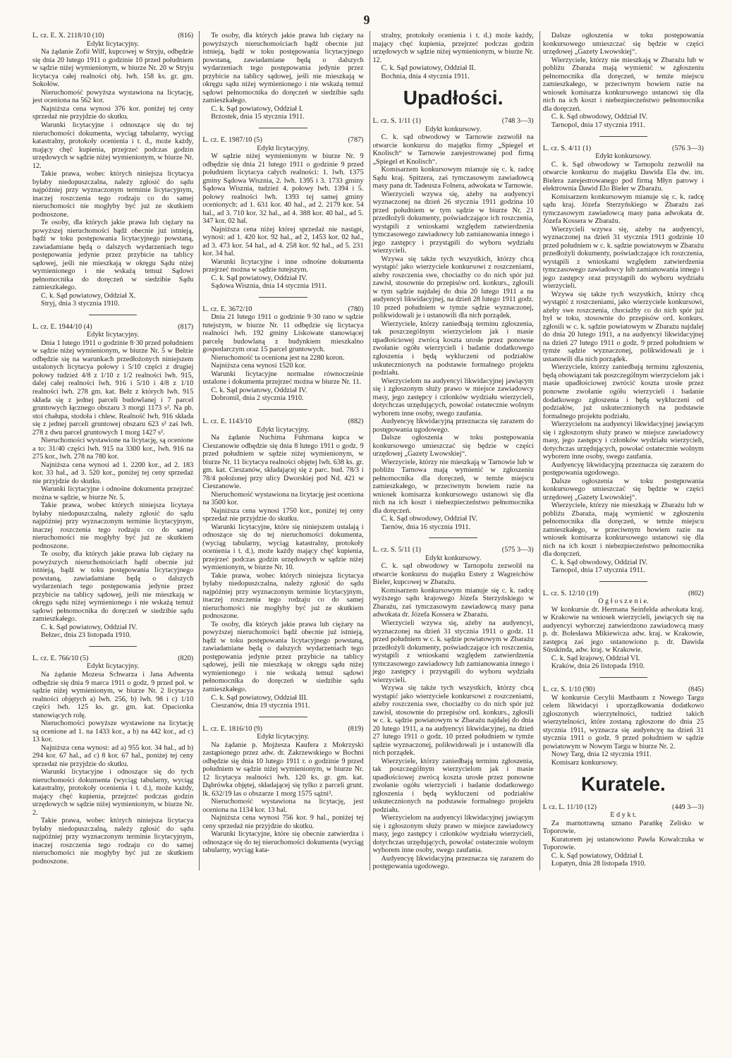9
L. cz. E. X. 2118/10 (10) (816)
Edykt licytacyjny.
Na żądanie Zofii Wilf, kupcowej w Stryju, odbędzie się dnia 20 lutego 1911 o godzinie 10 przed południem w sądzie niżej wymienionym, w biurze Nr. 20 w Stryju licytacya całej realności obj. lwh. 158 ks. gr. gm. Sokołów.
Nieruchomość powyższa wystawiona na licytację, jest oceniona na 562 kor.
Najniższa cena wynosi 376 kor. poniżej tej ceny sprzedaż nie przyjdzie do skutku.
Warunki licytacyjne i odnoszące się do tej nieruchomości dokumenta, wyciąg tabularny, wyciąg katastralny, protokoły ocenienia i t. d., może każdy, mający chęć kupienia, przejrzeć podczas godzin urzędowych w sądzie niżej wymienionym, w biurze Nr. 12.
Takie prawa, wobec których niniejsza licytacya byłaby niedopuszczalna, należy zgłosić do sądu najpóźniej przy wyznaczonym terminie licytacyjnym, inaczej roszczenia tego rodzaju co do samej nieruchomości nie mogłyby być już ze skutkiem podnoszone.
Te osoby, dla których jakie prawa lub ciężary na powyższej nieruchomości bądź obecnie już istnieją, bądź w toku postępowania licytacyjnego powstaną, zawiadamiane będą o dalszych wydarzeniach tego postępowania jedynie przez przybicie na tablicy sądowej, jeśli nie mieszkają w okręgu Sądu niżej wymienionego i nie wskażą temuż Sądowi pełnomocnika do doręczeń w siedzibie Sądu zamieszkałego.
C. k. Sąd powiatowy, Oddział X.
Stryj, dnia 3 stycznia 1910.
L. cz. E. 1944/10 (4) (817)
Edykt licytacyjny.
Dnia 1 lutego 1911 o godzinie 8·30 przed południem w sądzie niżej wymienionym, w biurze Nr. 5 w Bełzie odbędzie się na warunkach przedłożonych niniejszem ustalonych licytacya połowy i 5/10 części z drugiej połowy tudzież 4/8 z 1/10 z 1/2 realności lwh. 915, dalej całej realności lwh. 916 i 5/10 i 4/8 z 1/10 realności lwh. 278 gm. kat. Bełz z których lwh. 915 składa się z jednej parceli budowlanej i 7 parcel gruntowych łącznego obszaru 3 morgi 1173 s². Na pb. stoi chałupa, stodoła i chlew. Realność lwh. 916 składa się z jednej parceli gruntowej obszaru 623 s² zaś lwh. 278 z dwu parcel gruntowych 1 morg 1427 s².
Nieruchomości wystawione na licytację, są ocenione a to: 31/40 części lwh. 915 na 3300 kor., lwh. 916 na 275 kor., lwh. 278 na 780 kor.
Najniższa cena wynosi ad 1. 2200 kor., ad 2. 183 kor. 33 hal., ad 3. 520 kor., poniżej tej ceny sprzedaż nie przyjdzie do skutku.
Warunki licytacyjne i odnośne dokumenta przejrzeć można w sądzie, w biurze Nr. 5.
Takie prawa, wobec których niniejsza licytaya byłaby niedopuszczalną, należy zgłosić do sądu najpóźniej przy wyznaczonym terminie licytacyjnym, inaczej roszczenia tego rodzaju co do samej nieruchomości nie mogłyby być już ze skutkiem podnoszone.
Te osoby, dla których jakie prawa lub ciężary na powyższych nieruchomościach bądź obecnie już istnieją, bądź w toku postępowania licytacyjnego powstaną, zawiadamiane będą o dalszych wydarzeniach tego postępowania jedynie przez przybicie na tablicy sądowej, jeśli nie mieszkają w okręgu sądu niżej wymienionego i nie wskażą temuż sądowi pełnomocnika do doręczeń w siedzibie sądu zamieszkałego.
C. k. Sąd powiatowy, Oddział IV.
Bełzec, dnia 23 listopada 1910.
L. cz. E. 766/10 (5) (820)
Edykt licytacyjny.
Na żądanie Mozesa Schwarza i Jana Adwenta odbędzie się dnia 9 marca 1911 o godz. 9 przed poł. w sądzie niżej wymienionym, w biurze Nr. 2 licytacya realności objętych a) lwh. 256, b) lwh. 98 i c) 1/10 części lwh. 125 ks. gr. gm. kat. Opacionka stanowiących rolę.
Nieruchomości powyższe wystawione na licytację są ocenione ad 1. na 1433 kor., a b) na 442 kor., ad c) 13 kor.
Najniższa cena wynosi: ad a) 955 kor. 34 hal., ad b) 294 kor. 67 hal., ad c) 8 kor. 67 hal., poniżej tej ceny sprzedaż nie przyjdzie do skutku.
Warunki licytacyjne i odnoszące się do tych nieruchomości dokumenta (wyciąg tabularny, wyciąg katastralny, protokoły ocenienia i t. d.), może każdy, mający chęć kupienia, przejrzeć podczas godzin urzędowych w sądzie niżej wymienionym, w biurze Nr. 2.
Takie prawa, wobec których niniejsza licytacya byłaby niedopuszczalną, należy zgłosić do sądu najpóźniej przy wyznaczonym terminie licytacyjnym, inaczej roszczenia tego rodzaju co do samej nieruchomości nie mogłyby być już ze skutkiem podnoszone.
Te osoby, dla których jakie prawa lub ciężary na powyższych nieruchomościach bądź obecnie już istnieją, bądź w toku postępowania licytacyjnego powstaną, zawiadamiane będą o dalszych wydarzeniach tego postępowania jedynie przez przybicie na tablicy sądowej, jeśli nie mieszkają w okręgu sądu niżej wymienionego i nie wskażą temuż sądowi pełnomocnika do doręczeń w siedzibie sądu zamieszkałego.
C. k. Sąd powiatowy, Oddział I.
Brzostek, dnia 15 stycznia 1911.
L. cz. E. 1987/10 (5) (787)
Edykt licytacyjny.
W sądzie niżej wymienionym w biurze Nr. 9 odbędzie się dnia 21 lutego 1911 o godzinie 9 przed południem licytacya całych realności: 1. lwh. 1375 gminy Sądowa Wisznia, 2. lwh. 1395 i 3. 1733 gminy Sądowa Wisznia, tudzież 4. połowy lwh. 1394 i 5. połowy realności lwh. 1393 tej samej gminy ocenionych: ad 1. 631 kor. 40 hal., ad 2. 2179 kor. 54 hal., ad 3. 710 kor. 32 hal., ad 4. 388 kor. 40 hal., ad 5. 347 kor. 02 hal.
Najniższa cena niżej której sprzedaż nie nastąpi, wynosi: ad 1. 420 kor. 92 hal., ad 2, 1453 kor. 02 hal., ad 3. 473 kor. 54 hal., ad 4. 258 kor. 92 hal., ad 5. 231 kor. 34 hal.
Warunki licytacyjne i inne odnośne dokumenta przejrzeć można w sądzie tutejszym.
C. k. Sąd powiatowy, Oddział IV.
Sądowa Wisznia, dnia 14 stycznia 1911.
L. cz. E. 3672/10 (780)
Dnia 21 lutego 1911 o godzinie 9·30 rano w sądzie tutejszym, w biurze Nr. 11 odbędzie się licytacya realności lwh. 192 gminy Liskowate stanowiącej parcelę budowlaną z budynkiem mieszkalno gospodarczym oraz 15 parcel gruntowych.
Nieruchomość ta oceniona jest na 2280 koron.
Najniższa cena wynosi 1520 kor.
Warunki licytacyjne normalne równocześnie ustalone i dokumenta przejrzeć można w biurze Nr. 11.
C. k. Sąd powiatowy, Oddział IV.
Dobromil, dnia 2 stycznia 1910.
L. cz. E. 1143/10 (882)
Edykt licytacyjny.
Na żądanie Nuchima Fuhrmana kupca w Cieszanowie odbędzie się dnia 8 lutego 1911 o godz. 9 przed południem w sądzie niżej wymienionym, w biurze Nr. 11 licytacya realności objętej lwh. 638 ks. gr. gm. kat. Cieszanów, składającej się z parc. bud. 78/3 i 78/4 położonej przy ulicy Dworskiej pod Nd. 421 w Cieszanowie.
Nieruchomość wystawiona na licytację jest oceniona na 3500 kor.
Najniższa cena wynosi 1750 kor., poniżej tej ceny sprzedaż nie przyjdzie do skutku.
Warunki licytacyjne, które się niniejszem ustalają i odnoszące się do tej nieruchomości dokumenta, (wyciąg tabularny, wyciąg katastralny, protokoły ocenienia i t. d.), może każdy mający chęć kupienia, przejrzeć podczas godzin urzędowych w sądzie niżej wymienionym, w biurze Nr. 10.
Takie prawa, wobec których niniejsza licytacya byłaby niedopuszczalna, należy zgłosić do sądu najpóźniej przy wyznaczonym terminie licytacyjnym, inaczej roszczenia tego rodzaju co do samej nieruchomości nie mogłyby być już ze skutkiem podnoszone.
Te osoby, dla których jakie prawa lub ciężary na powyższej nieruchomości bądź obecnie już istnieją, bądź w toku postępowania licytacyjnego powstaną, zawiadamiane będą o dalszych wydarzeniach tego postępowania jedynie przez przybicie na tablicy sądowej, jeśli nie mieszkają w okręgu sądu niżej wymienionego i nie wskażą temuż sądowi pełnomocnika do doręczeń w siedzibie sądu zamieszkałego.
C. k. Sąd powiatowy, Oddział III.
Cieszanów, dnia 19 stycznia 1911.
L. cz. E. 1816/10 (9) (819)
Edykt licytacyjny.
Na żądanie p. Mojżesza Kaufera z Mokrzyski zastąpionego przez adw. dr. Zakrzewskiego w Bochni odbędzie się dnia 10 lutego 1911 r. o godzinie 9 przed południem w sądzie niżej wymienionym, w biurze Nr. 12 licytacya realności lwh. 120 ks. gr. gm. kat. Dąbrówka objętej, składającej się tylko z parceli grunt. lk. 632/19 las o obszarze 1 morg 1575 sążni².
Nieruchomość wystawiona na licytację, jest oceniona na 1134 kor. 13 hal.
Najniższa cena wynosi 756 kor. 9 hal., poniżej tej ceny sprzedaż nie przyjdzie do skutku.
Warunki licytacyjne, które się obecnie zatwierdza i odnoszące się do tej nieruchomości dokumenta (wyciąg tabularny, wyciąg kata-
stralny, protokoły ocenienia i t. d.) może każdy, mający chęć kupienia, przejrzeć podczas godzin urzędowych w sądzie niżej wymienionym, w biurze Nr. 12.
C. k. Sąd powiatowy, Oddział II.
Bochnia, dnia 4 stycznia 1911.
Upadłości.
L. cz. S. 1/11 (1) (748 3—3)
Edykt konkursowy.
C. k. sąd obwodowy w Tarnowie zezwolił na otwarcie konkursu do majątku firmy „Spiegel et Knolisch“ w Tarnowie zarejestrowanej pod firmą „Spiegel et Knolisch“.
Komisarzem konkursowym mianuje się c. k. radcę Sądu kraj. Spitzera, zaś tymczasowym zawiadowcą masy pana dr. Tadeusza Folnera, adwokata w Tarnowie.
Wierzycieli wzywa się, ażeby na audyencyi wyznaczonej na dzień 26 stycznia 1911 godzina 10 przed południem w tym sądzie w biurze Nr. 21 przedłożyli dokumenty, poświadczające ich roszczenia, wystąpili z wnioskami względem zatwierdzenia tymczasowego zawiadowcy lub zamianowania innego i jego zastępcy i przystąpili do wyboru wydziału wierzycieli.
Wzywa się także tych wszystkich, którzy chcą wystąpić jako wierzyciele konkursowi z roszczeniami, ażeby roszczenia swe, chociażby co do nich spór już zawisł, stosownie do przepisów ord. konkurs., zgłosili w tym sądzie najdalej do dnia 20 lutego 1911 a na audyencyi likwidacyjnej, na dzień 28 lutego 1911 godz. 10 przed południem w tymże sądzie wyznaczonej, polikwidowali je i ustanowili dla nich porządek.
Wierzyciele, którzy zaniedbają terminu zgłoszenia, tak poszczególnym wierzycielom jak i masie upadłościowej zwrócą koszta urosłe przez ponowne zwołanie ogółu wierzycieli i badanie dodatkowego zgłoszenia i będą wykluczeni od podziałów uskutecznionych na podstawie formalnego projektu podziału.
Wierzycielom na audyencyi likwidacyjnej jawiącym się i zgłoszonym służy prawo w miejsce zawiadowcy masy, jego zastępcy i członków wydziału wierzycieli, dotychczas urzędujących, powołać ostatecznie wolnym wyborem inne osoby, swego zaufania.
Audyencyę likwidacyjną przeznacza się zarazem do postępowania ugodowego.
Dalsze ogłoszenia w toku postępowania konkursowego umieszczać się będzie w części urzędowej „Gazety Lwowskiej“.
Wierzyciele, którzy nie mieszkają w Tarnowie lub w pobliżu Tarnowa mają wymienić w zgłoszeniu pełnomocnika dla doręczeń, w temże miejscu zamieszkałego, w przeciwnym bowiem razie na wniosek komisarza konkursowego ustanowi się dla nich na ich koszt i niebezpieczeństwo pełnomocnika dla doręczeń.
C. k. Sąd obwodowy, Oddział IV.
Tarnów, dnia 16 stycznia 1911.
L. cz. S. 5/11 (1) (575 3—3)
Edykt konkursowy.
C. k. sąd obwodowy w Tarnopolu zezwolił na otwarcie konkursu do majątku Estery z Wagreichów Bieler, kupcowej w Zbarażu.
Komisarzem konkursowym mianuje się c. k. radcę wyższego sądu krajowego Józefa Sterzyńskiego w Zbarażu, zaś tymczasowym zawiadowcą masy pana adwokata dr. Józefa Kossera w Zbarażu.
Wierzycieli wzywa się, ażeby na audyencyi, wyznaczonej na dzień 31 stycznia 1911 o godz. 11 przed południem w c. k. sądzie powiatowym w Zbarażu przedłożyli dokumenty, poświadczające ich roszczenia, wystąpili z wnioskami względem zatwierdzenia tymczasowego zawiadowcy lub zamianowania innego i jego zastępcy i przystąpili do wyboru wydziału wierzycieli.
Wzywa się także tych wszystkich, którzy chcą wystąpić jako wierzyciele konkursowi z roszczeniami, ażeby roszczenia swe, chociażby co do nich spór już zawisł, stosownie do przepisów ord. konkurs., zgłosili w c. k. sądzie powiatowym w Zbarażu najdalej do dnia 20 lutego 1911, a na audyencyi likwidacyjnej, na dzień 27 lutego 1911 o godz. 10 przed południem w tymże sądzie wyznaczonej, polikwidowali je i ustanowili dla nich porządek.
Wierzyciele, którzy zaniedbają terminu zgłoszenia, tak poszczególnym wierzycielom jak i masie upadłościowej zwrócą koszta urosłe przez ponowne zwołanie ogółu wierzycieli i badanie dodatkowego zgłoszenia i będą wykluczeni od podziałów uskutecznionych na podstawie formalnego projektu podziału.
Wierzycielom na audyencyi likwidacyjnej jawiącym się i zgłoszonym służy prawo w miejsce zawiadowcy masy, jego zastępcy i członków wydziału wierzycieli, dotychczas urzędujących, powołać ostatecznie wolnym wyborem inne osoby, swego zaufania.
Audyencyę likwidacyjną przeznacza się zarazem do postępowania ugodowego.
Dalsze ogłoszenia w toku postępowania konkursowego umieszczać się będzie w części urzędowej „Gazety Lwowskiej“.
Wierzyciele, którzy nie mieszkają w Zbarażu lub w pobliżu Zbaraża mają wymienić w zgłoszeniu pełnomocnika dla doręczeń, w temże miejscu zamieszkałego, w przeciwnym bowiem razie na wniosek komisarza konkursowego ustanowi się dla nich na ich koszt i niebezpieczeństwo pełnomocnika dla doręczeń.
C. k. Sąd obwodowy, Oddział IV.
Tarnopol, dnia 17 stycznia 1911.
L. cz. S. 4/11 (1) (576 3—3)
Edykt konkursowy.
C. k. Sąd obwodowy w Tarnopolu zezwolił na otwarcie konkursu do majątku Dawida Ela dw. im. Bielera zarejestrowanego pod firmą Młyn parowy i elektrownia Dawid Elo Bieler w Zbarażu.
Komisarzem konkursowym mianuje się c. k. radcę sądu kraj. Józefa Sterzyńskiego w Zbarażu zaś tymczasowym zawiadowcą masy pana adwokata dr. Józefa Kossera w Zbarażu.
Wierzycieli wzywa się, ażeby na audyencyi, wyznaczonej na dzień 31 stycznia 1911 godzinie 10 przed południem w c. k. sądzie powiatowym w Zbarażu przedłożyli dokumenty, poświadczające ich roszczenia, wystąpili z wnioskami względem zatwierdzenia tymczasowego zawiadowcy lub zamianowania innego i jego zastępcy oraz przystąpili do wyboru wydziału wierzycieli.
Wzywa się także tych wszystkich, którzy chcą wystąpić z roszczeniami, jako wierzyciele konkursowi, ażeby swe roszczenia, chociażby co do nich spór już był w toku, stosownie do przepisów ord. konkurs. zgłosili w c. k. sądzie powiatowym w Zbarażu najdalej do dnia 20 lutego 1911, a na audyencyi likwidacyjnej na dzień 27 lutego 1911 o godz. 9 przed południem w tymże sądzie wyznaczonej, polikwidowali je i ustanowili dla nich porządek.
Wierzyciele, którzy zaniedbają terminu zgłoszenia, będą obowiązani tak poszczególnym wierzycielom jak i masie upadłościowej zwrócić koszta urosłe przez ponowne zwołanie ogółu wierzycieli i badanie dodatkowego zgłoszenia i będą wykluczeni od podziałów, już uskutecznionych na podstawie formalnego projektu podziału.
Wierzycielom na audyencyi likwidacyjnej jawiącym się i zgłoszonym służy prawo w miejsce zawiadowcy masy, jego zastępcy i członków wydziału wierzycieli, dotychczas urzędujących, powołać ostatecznie wolnym wyborem inne osoby, swego zaufania.
Audyencyę likwidacyjną przeznacza się zarazem do postępowania ugodowego.
Dalsze ogłoszenia w toku postępowania konkursowego umieszczać się będzie w części urzędowej „Gazety Lwowskiej“.
Wierzyciele, którzy nie mieszkają w Zbarażu lub w pobliżu Zbaraża, mają wymienić w zgłoszeniu pełnomocnika dla doręczeń, w temże miejscu zamieszkałego, w przeciwnym bowiem razie na wniosek komisarza konkursowego ustanowi się dla nich na ich koszt i niebezpieczeństwo pełnomocnika dla doręczeń.
C. k. Sąd obwodowy, Oddział IV.
Tarnopol, dnia 17 stycznia 1911.
L. cz. S. 12/10 (19) (802)
O g ł o s z e n i e.
W konkursie dr. Hermana Seinfelda adwokata kraj. w Krakowie na wniosek wierzycieli, jawiących się na audyencyi wyborczej zatwierdzono zawiadowcą masy p. dr. Bolesława Mikiewicza adw. kraj. w Krakowie, zastępcą zaś jego ustanowiono p. dr. Dawida Süsskinda, adw. kraj. w Krakowie.
C. k. Sąd krajowy, Oddział VI.
Kraków, dnia 26 listopada 1910.
L. cz. S. 1/10 (90) (845)
W konkursie Cecylii Mastbaum z Nowego Targu celem likwidacyi i uporządkowania dodatkowo zgłoszonych wierzytelności, tudzież takich wierzytelności, które zostaną zgłoszone do dnia 25 stycznia 1911, wyznacza się audyencyę na dzień 31 stycznia 1911 o godz. 9 przed południem w sądzie powiatowym w Nowym Targu w biurze Nr. 2.
Nowy Targ, dnia 12 stycznia 1911.
Komisarz konkursowy.
Kuratele.
L cz. L. 11/10 (12) (449 3—3)
E d y k t.
Za marnotrawną uznano Parańkę Zelisko w Toporowie.
Kuratorem jej ustanowiono Pawła Kowalczuka w Toporowie.
C. k. Sąd powiatowy, Oddział I.
Łopatyn, dnia 28 listopada 1910.